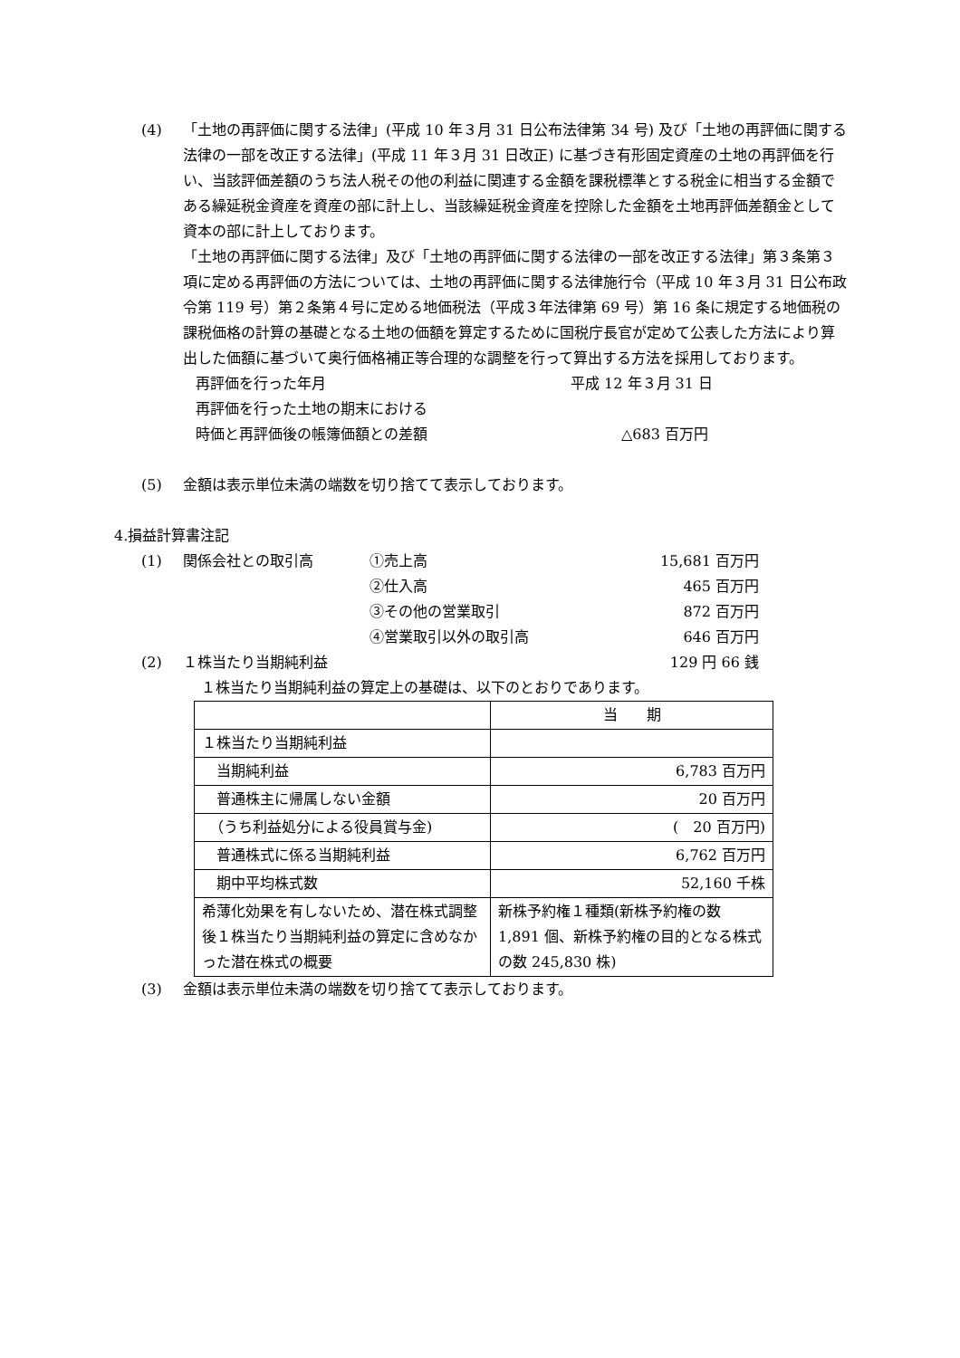(4) 「土地の再評価に関する法律」(平成 10 年３月 31 日公布法律第 34 号) 及び「土地の再評価に関する法律の一部を改正する法律」(平成 11 年３月 31 日改正) に基づき有形固定資産の土地の再評価を行い、当該評価差額のうち法人税その他の利益に関連する金額を課税標準とする税金に相当する金額である繰延税金資産を資産の部に計上し、当該繰延税金資産を控除した金額を土地再評価差額金として資本の部に計上しております。
「土地の再評価に関する法律」及び「土地の再評価に関する法律の一部を改正する法律」第３条第３項に定める再評価の方法については、土地の再評価に関する法律施行令（平成 10 年３月 31 日公布政令第 119 号）第２条第４号に定める地価税法（平成３年法律第 69 号）第 16 条に規定する地価税の課税価格の計算の基礎となる土地の価額を算定するために国税庁長官が定めて公表した方法により算出した価額に基づいて奥行価格補正等合理的な調整を行って算出する方法を採用しております。
再評価を行った年月 平成 12 年３月 31 日
再評価を行った土地の期末における
時価と再評価後の帳簿価額との差額 △683 百万円
(5) 金額は表示単位未満の端数を切り捨てて表示しております。
4.損益計算書注記
(1) 関係会社との取引高 ①売上高 15,681 百万円
②仕入高 465 百万円
③その他の営業取引 872 百万円
④営業取引以外の取引高 646 百万円
(2) １株当たり当期純利益 129 円 66 銭
１株当たり当期純利益の算定上の基礎は、以下のとおりであります。
| | 当 期 |
| １株当たり当期純利益 | |
| 当期純利益 | 6,783 百万円 |
| 普通株主に帰属しない金額 | 20 百万円 |
| （うち利益処分による役員賞与金) | ( 20 百万円) |
| 普通株式に係る当期純利益 | 6,762 百万円 |
| 期中平均株式数 | 52,160 千株 |
| 希薄化効果を有しないため、潜在株式調整後１株当たり当期純利益の算定に含めなかった潜在株式の概要 | 新株予約権１種類(新株予約権の数 1,891 個、新株予約権の目的となる株式の数 245,830 株) |
(3) 金額は表示単位未満の端数を切り捨てて表示しております。